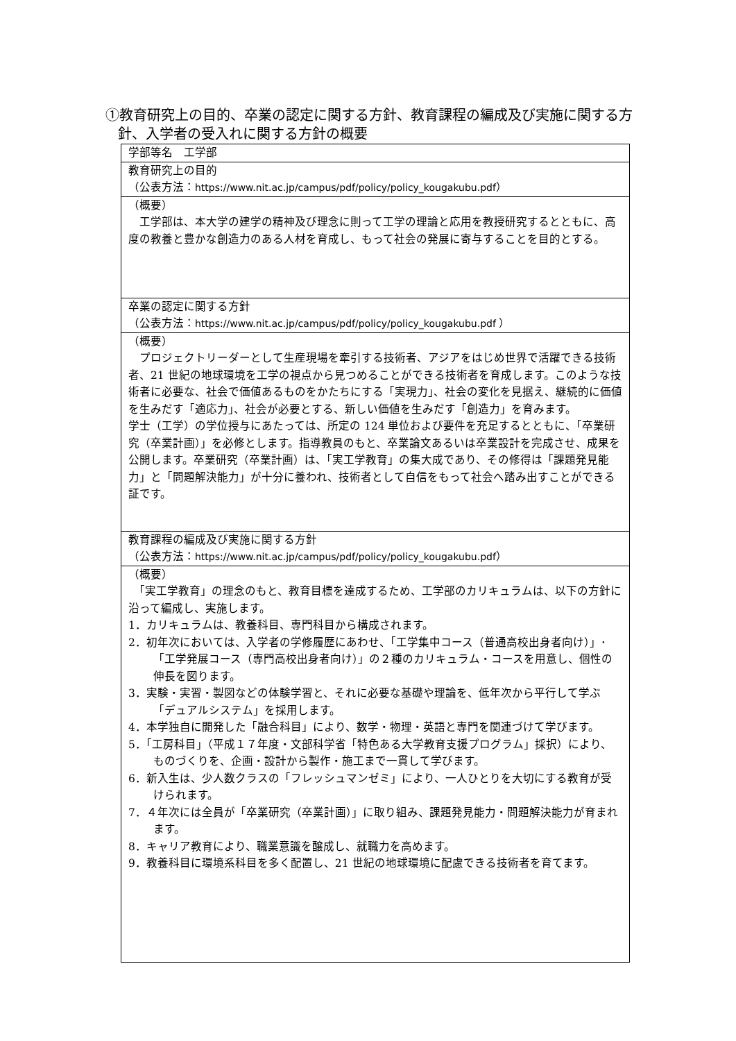①教育研究上の目的、卒業の認定に関する方針、教育課程の編成及び実施に関する方針、入学者の受入れに関する方針の概要
| 学部等名 工学部 |
| 教育研究上の目的 （公表方法： https://www.nit.ac.jp/campus/pdf/policy/policy_kougakubu.pdf ） |
| （概要） 工学部は、本大学の建学の精神及び理念に則って工学の理論と応用を教授研究するとともに、高度の教養と豊かな創造力のある人材を育成し、もって社会の発展に寄与することを目的とする。 |
| 卒業の認定に関する方針 （公表方法： https://www.nit.ac.jp/campus/pdf/policy/policy_kougakubu.pdf ） |
| （概要） プロジェクトリーダーとして生産現場を牽引する技術者、アジアをはじめ世界で活躍できる技術者、21 世紀の地球環境を工学の視点から見つめることができる技術者を育成します。このような技術者に必要な、社会で価値あるものをかたちにする「実現力」、社会の変化を見据え、継続的に価値を生みだす「適応力」、社会が必要とする、新しい価値を生みだす「創造力」を育みます。 学士（工学）の学位授与にあたっては、所定の 124 単位および要件を充足するとともに、「卒業研究（卒業計画）」を必修とします。指導教員のもと、卒業論文あるいは卒業設計を完成させ、成果を公開します。卒業研究（卒業計画）は、「実工学教育」の集大成であり、その修得は「課題発見能力」と「問題解決能力」が十分に養われ、技術者として自信をもって社会へ踏み出すことができる証です。 |
| 教育課程の編成及び実施に関する方針 （公表方法： https://www.nit.ac.jp/campus/pdf/policy/policy_kougakubu.pdf ） |
| （概要） 「実工学教育」の理念のもと、教育目標を達成するため、工学部のカリキュラムは、以下の方針に沿って編成し、実施します。 1．カリキュラムは、教養科目、専門科目から構成されます。 2．初年次においては、入学者の学修履歴にあわせ、「工学集中コース（普通高校出身者向け）」･「工学発展コース（専門高校出身者向け）」の２種のカリキュラム・コースを用意し、個性の伸長を図ります。 3．実験・実習・製図などの体験学習と、それに必要な基礎や理論を、低年次から平行して学ぶ「デュアルシステム」を採用します。 4．本学独自に開発した「融合科目」により、数学・物理・英語と専門を関連づけて学びます。 5．「工房科目」（平成１７年度・文部科学省「特色ある大学教育支援プログラム」採択）により、ものづくりを、企画・設計から製作・施工まで一貫して学びます。 6．新入生は、少人数クラスの「フレッシュマンゼミ」により、一人ひとりを大切にする教育が受けられます。 7．４年次には全員が「卒業研究（卒業計画）」に取り組み、課題発見能力・問題解決能力が育まれます。 8．キャリア教育により、職業意識を醸成し、就職力を高めます。 9．教養科目に環境系科目を多く配置し、21 世紀の地球環境に配慮できる技術者を育てます。 |